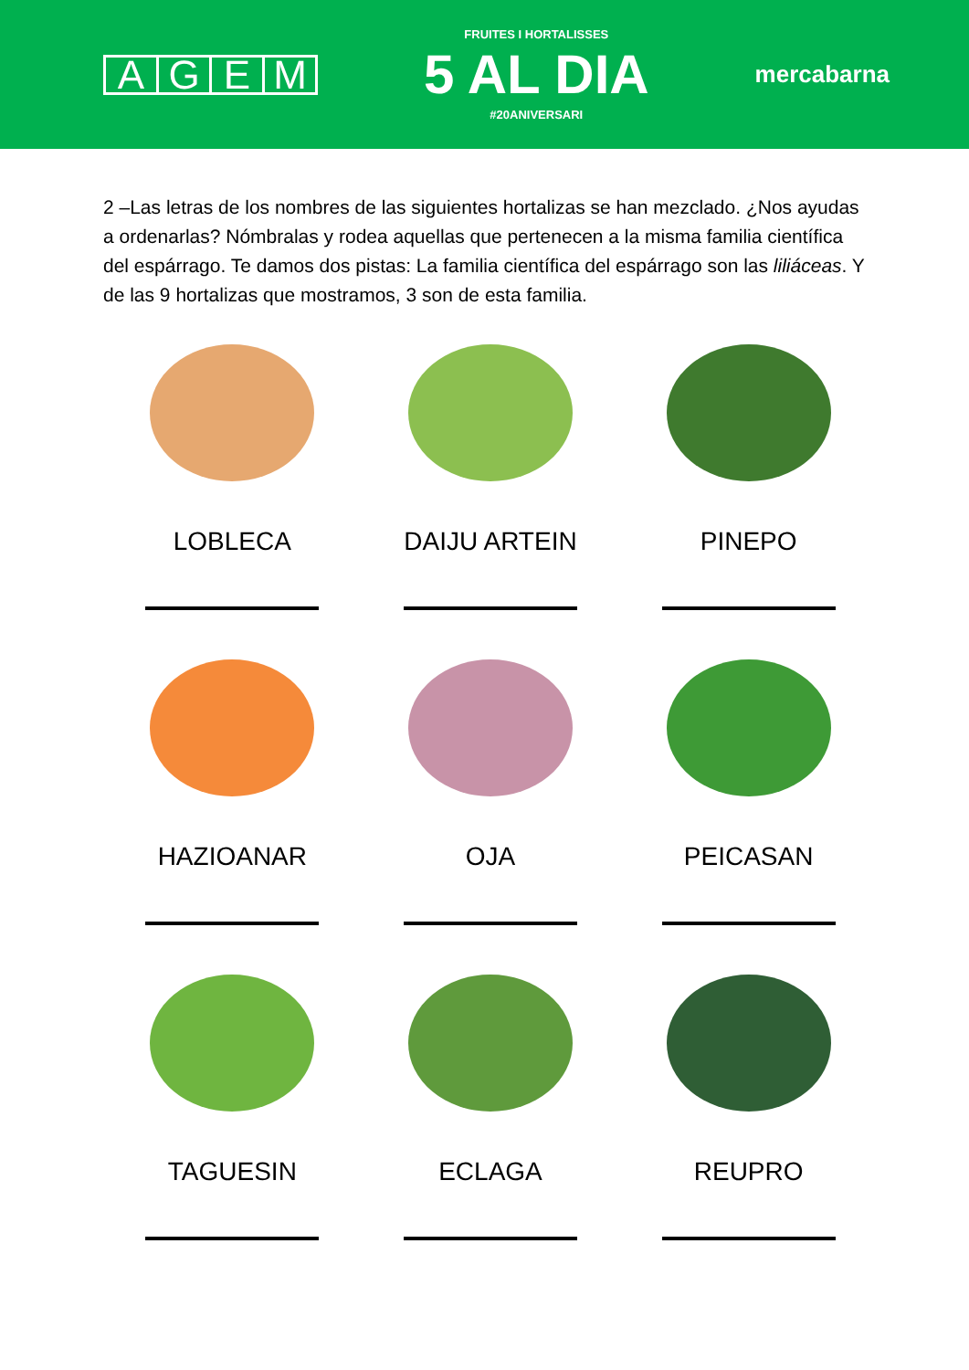AGEM
FRUITES I HORTALISSES
5 AL DIA
#20ANIVERSARI
mercabarna
2 –Las letras de los nombres de las siguientes hortalizas se han mezclado. ¿Nos ayudas a ordenarlas? Nómbralas y rodea aquellas que pertenecen a la misma familia científica del espárrago. Te damos dos pistas: La familia científica del espárrago son las liliáceas. Y de las 9 hortalizas que mostramos, 3 son de esta familia.
LOBLECA
DAIJU ARTEIN
PINEPO
HAZIOANAR
OJA
PEICASAN
TAGUESIN
ECLAGA
REUPRO